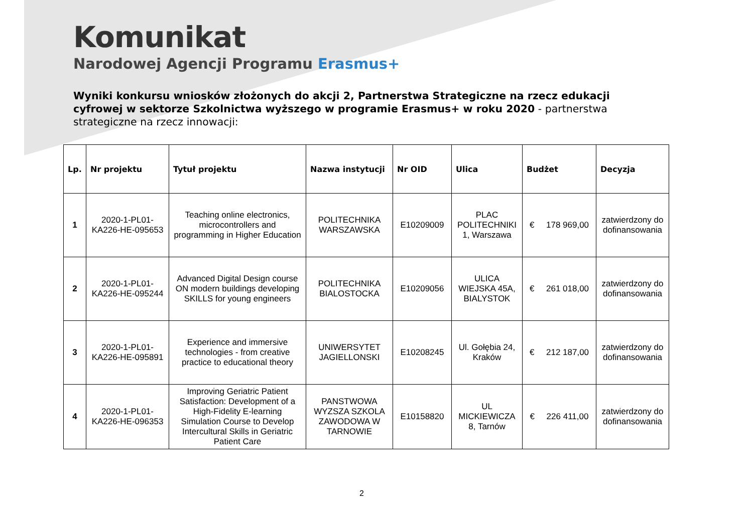Komunikat
Narodowej Agencji Programu Erasmus+
Wyniki konkursu wniosków złożonych do akcji 2, Partnerstwa Strategiczne na rzecz edukacji cyfrowej w sektorze Szkolnictwa wyższego w programie Erasmus+ w roku 2020 - partnerstwa strategiczne na rzecz innowacji:
| Lp. | Nr projektu | Tytuł projektu | Nazwa instytucji | Nr OID | Ulica | Budżet | Decyzja |
| --- | --- | --- | --- | --- | --- | --- | --- |
| 1 | 2020-1-PL01-KA226-HE-095653 | Teaching online electronics, microcontrollers and programming in Higher Education | POLITECHNIKA WARSZAWSKA | E10209009 | PLAC POLITECHNIKI 1, Warszawa | € 178 969,00 | zatwierdzony do dofinansowania |
| 2 | 2020-1-PL01-KA226-HE-095244 | Advanced Digital Design course ON modern buildings developing SKILLS for young engineers | POLITECHNIKA BIALOSTOCKA | E10209056 | ULICA WIEJSKA 45A, BIALYSTOK | € 261 018,00 | zatwierdzony do dofinansowania |
| 3 | 2020-1-PL01-KA226-HE-095891 | Experience and immersive technologies - from creative practice to educational theory | UNIWERSYTET JAGIELLONSKI | E10208245 | Ul. Gołębia 24, Kraków | € 212 187,00 | zatwierdzony do dofinansowania |
| 4 | 2020-1-PL01-KA226-HE-096353 | Improving Geriatric Patient Satisfaction: Development of a High-Fidelity E-learning Simulation Course to Develop Intercultural Skills in Geriatric Patient Care | PANSTWOWA WYZSZA SZKOLA ZAWODOWA W TARNOWIE | E10158820 | UL MICKIEWICZA 8, Tarnów | € 226 411,00 | zatwierdzony do dofinansowania |
2